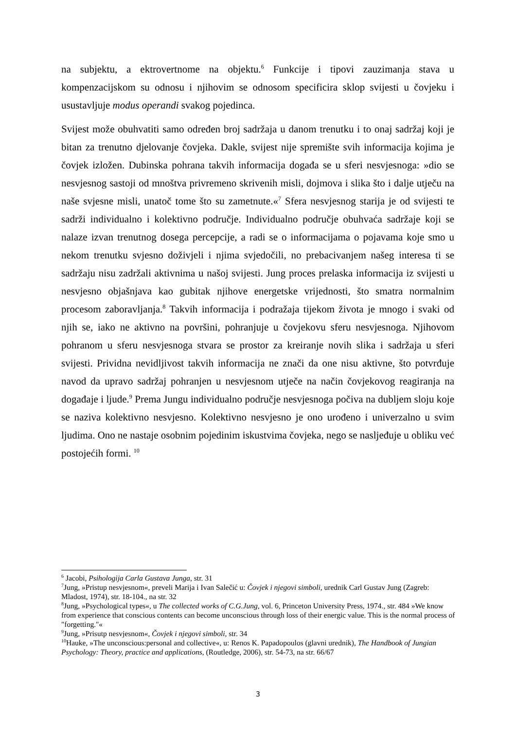na subjektu, a ektrovertnome na objektu.<sup>6</sup> Funkcije i tipovi zauzimanja stava u kompenzacijskom su odnosu i njihovim se odnosom specificira sklop svijesti u čovjeku i usustavljuje modus operandi svakog pojedinca.
Svijest može obuhvatiti samo određen broj sadržaja u danom trenutku i to onaj sadržaj koji je bitan za trenutno djelovanje čovjeka. Dakle, svijest nije spremište svih informacija kojima je čovjek izložen. Dubinska pohrana takvih informacija događa se u sferi nesvjesnoga: »dio se nesvjesnog sastoji od mnoštva privremeno skrivenih misli, dojmova i slika što i dalje utječu na naše svjesne misli, unatoč tome što su zametnute.«<sup>7</sup> Sfera nesvjesnog starija je od svijesti te sadrži individualno i kolektivno područje. Individualno područje obuhvaća sadržaje koji se nalaze izvan trenutnog dosega percepcije, a radi se o informacijama o pojavama koje smo u nekom trenutku svjesno doživjeli i njima svjedočili, no prebacivanjem našeg interesa ti se sadržaju nisu zadržali aktivnima u našoj svijesti. Jung proces prelaska informacija iz svijesti u nesvjesno objašnjava kao gubitak njihove energetske vrijednosti, što smatra normalnim procesom zaboravljanja.<sup>8</sup> Takvih informacija i podražaja tijekom života je mnogo i svaki od njih se, iako ne aktivno na površini, pohranjuje u čovjekovu sferu nesvjesnoga. Njihovom pohranom u sferu nesvjesnoga stvara se prostor za kreiranje novih slika i sadržaja u sferi svijesti. Prividna nevidljivost takvih informacija ne znači da one nisu aktivne, što potvrđuje navod da upravo sadržaj pohranjen u nesvjesnom utječe na način čovjekovog reagiranja na događaje i ljude.<sup>9</sup> Prema Jungu individualno područje nesvjesnoga počiva na dubljem sloju koje se naziva kolektivno nesvjesno. Kolektivno nesvjesno je ono urođeno i univerzalno u svim ljudima. Ono ne nastaje osobnim pojedinim iskustvima čovjeka, nego se nasljeđuje u obliku već postojećih formi. <sup>10</sup>
<sup>6</sup> Jacobi, Psihologija Carla Gustava Junga, str. 31
<sup>7</sup> Jung, »Pristup nesvjesnom«, preveli Marija i Ivan Salečić u: Čovjek i njegovi simboli, urednik Carl Gustav Jung (Zagreb: Mladost, 1974), str. 18-104., na str. 32
<sup>8</sup> Jung, »Psychological types«, u The collected works of C.G.Jung, vol. 6, Princeton University Press, 1974., str. 484 »We know from experience that conscious contents can become unconscious through loss of their energic value. This is the normal process of "forgetting."«
<sup>9</sup> Jung, »Prisutp nesvjesnom«, Čovjek i njegovi simboli, str. 34
<sup>10</sup> Hauke, »The unconscious:personal and collective«, u: Renos K. Papadopoulos (glavni urednik), The Handbook of Jungian Psychology: Theory, practice and applications, (Routledge, 2006), str. 54-73, na str. 66/67
3